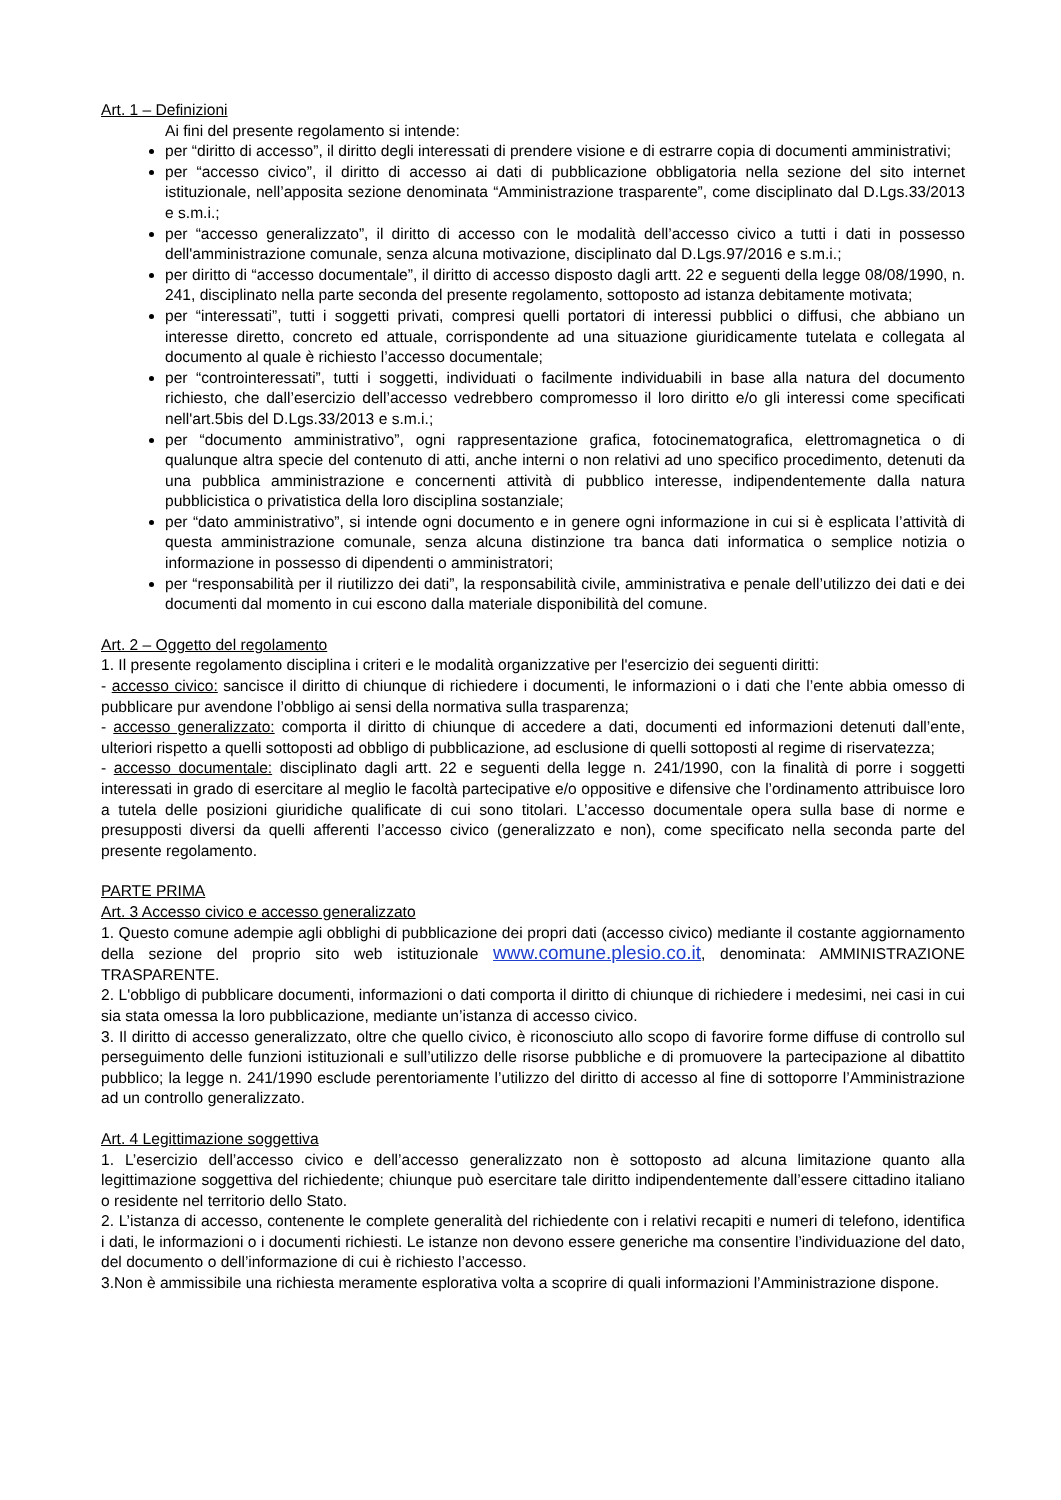Art. 1 – Definizioni
Ai fini del presente regolamento si intende:
per “diritto di accesso”, il diritto degli interessati di prendere visione e di estrarre copia di documenti amministrativi;
per “accesso civico”, il diritto di accesso ai dati di pubblicazione obbligatoria nella sezione del sito internet istituzionale, nell’apposita sezione denominata “Amministrazione trasparente”, come disciplinato dal D.Lgs.33/2013 e s.m.i.;
per “accesso generalizzato”, il diritto di accesso con le modalità dell’accesso civico a tutti i dati in possesso dell'amministrazione comunale, senza alcuna motivazione, disciplinato dal D.Lgs.97/2016 e s.m.i.;
per diritto di “accesso documentale”, il diritto di accesso disposto dagli artt. 22 e seguenti della legge 08/08/1990, n. 241, disciplinato nella parte seconda del presente regolamento, sottoposto ad istanza debitamente motivata;
per “interessati”, tutti i soggetti privati, compresi quelli portatori di interessi pubblici o diffusi, che abbiano un interesse diretto, concreto ed attuale, corrispondente ad una situazione giuridicamente tutelata e collegata al documento al quale è richiesto l’accesso documentale;
per “controinteressati”, tutti i soggetti, individuati o facilmente individuabili in base alla natura del documento richiesto, che dall’esercizio dell’accesso vedrebbero compromesso il loro diritto e/o gli interessi come specificati nell'art.5bis del D.Lgs.33/2013 e s.m.i.;
per “documento amministrativo”, ogni rappresentazione grafica, fotocinematografica, elettromagnetica o di qualunque altra specie del contenuto di atti, anche interni o non relativi ad uno specifico procedimento, detenuti da una pubblica amministrazione e concernenti attività di pubblico interesse, indipendentemente dalla natura pubblicistica o privatistica della loro disciplina sostanziale;
per “dato amministrativo”, si intende ogni documento e in genere ogni informazione in cui si è esplicata l’attività di questa amministrazione comunale, senza alcuna distinzione tra banca dati informatica o semplice notizia o informazione in possesso di dipendenti o amministratori;
per “responsabilità per il riutilizzo dei dati”, la responsabilità civile, amministrativa e penale dell’utilizzo dei dati e dei documenti dal momento in cui escono dalla materiale disponibilità del comune.
Art. 2 – Oggetto del regolamento
1. Il presente regolamento disciplina i criteri e le modalità organizzative per l'esercizio dei seguenti diritti:
- accesso civico: sancisce il diritto di chiunque di richiedere i documenti, le informazioni o i dati che l’ente abbia omesso di pubblicare pur avendone l’obbligo ai sensi della normativa sulla trasparenza;
- accesso generalizzato: comporta il diritto di chiunque di accedere a dati, documenti ed informazioni detenuti dall’ente, ulteriori rispetto a quelli sottoposti ad obbligo di pubblicazione, ad esclusione di quelli sottoposti al regime di riservatezza;
- accesso documentale: disciplinato dagli artt. 22 e seguenti della legge n. 241/1990, con la finalità di porre i soggetti interessati in grado di esercitare al meglio le facoltà partecipative e/o oppositive e difensive che l’ordinamento attribuisce loro a tutela delle posizioni giuridiche qualificate di cui sono titolari. L’accesso documentale opera sulla base di norme e presupposti diversi da quelli afferenti l’accesso civico (generalizzato e non), come specificato nella seconda parte del presente regolamento.
PARTE PRIMA
Art. 3 Accesso civico e accesso generalizzato
1. Questo comune adempie agli obblighi di pubblicazione dei propri dati (accesso civico) mediante il costante aggiornamento della sezione del proprio sito web istituzionale www.comune.plesio.co.it, denominata: AMMINISTRAZIONE TRASPARENTE.
2. L'obbligo di pubblicare documenti, informazioni o dati comporta il diritto di chiunque di richiedere i medesimi, nei casi in cui sia stata omessa la loro pubblicazione, mediante un’istanza di accesso civico.
3. Il diritto di accesso generalizzato, oltre che quello civico, è riconosciuto allo scopo di favorire forme diffuse di controllo sul perseguimento delle funzioni istituzionali e sull’utilizzo delle risorse pubbliche e di promuovere la partecipazione al dibattito pubblico; la legge n. 241/1990 esclude perentoriamente l’utilizzo del diritto di accesso al fine di sottoporre l’Amministrazione ad un controllo generalizzato.
Art. 4 Legittimazione soggettiva
1. L’esercizio dell’accesso civico e dell’accesso generalizzato non è sottoposto ad alcuna limitazione quanto alla legittimazione soggettiva del richiedente; chiunque può esercitare tale diritto indipendentemente dall’essere cittadino italiano o residente nel territorio dello Stato.
2. L’istanza di accesso, contenente le complete generalità del richiedente con i relativi recapiti e numeri di telefono, identifica i dati, le informazioni o i documenti richiesti. Le istanze non devono essere generiche ma consentire l’individuazione del dato, del documento o dell’informazione di cui è richiesto l’accesso.
3.Non è ammissibile una richiesta meramente esplorativa volta a scoprire di quali informazioni l’Amministrazione dispone.